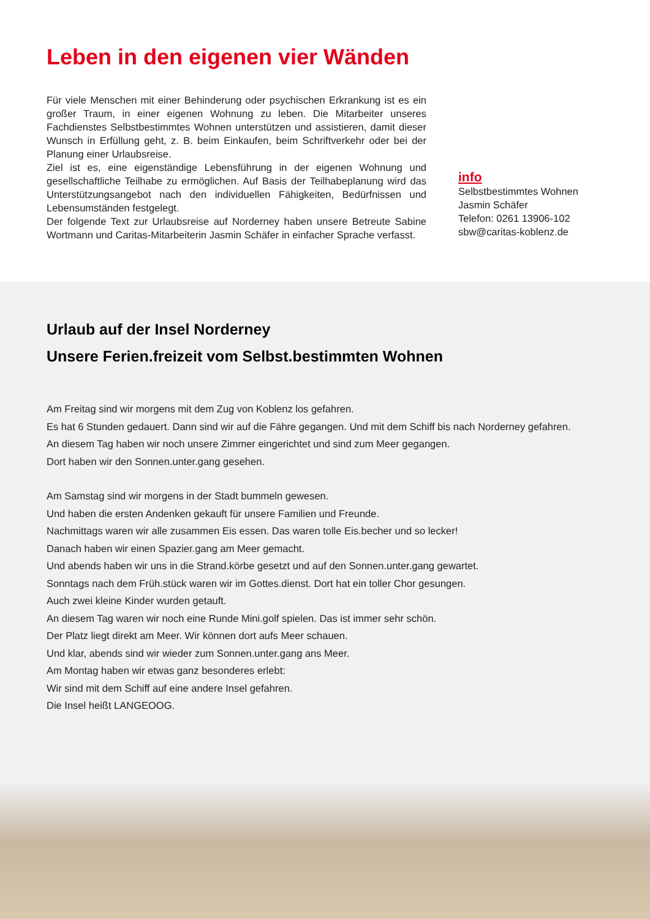Leben in den eigenen vier Wänden
Für viele Menschen mit einer Behinderung oder psychischen Erkrankung ist es ein großer Traum, in einer eigenen Wohnung zu leben. Die Mitarbeiter unseres Fachdienstes Selbstbestimmtes Wohnen unterstützen und assistieren, damit dieser Wunsch in Erfüllung geht, z. B. beim Einkaufen, beim Schriftverkehr oder bei der Planung einer Urlaubsreise.
Ziel ist es, eine eigenständige Lebensführung in der eigenen Wohnung und gesellschaftliche Teilhabe zu ermöglichen. Auf Basis der Teilhabeplanung wird das Unterstützungsangebot nach den individuellen Fähigkeiten, Bedürfnissen und Lebensumständen festgelegt.
Der folgende Text zur Urlaubsreise auf Norderney haben unsere Betreute Sabine Wortmann und Caritas-Mitarbeiterin Jasmin Schäfer in einfacher Sprache verfasst.
info
Selbstbestimmtes Wohnen
Jasmin Schäfer
Telefon: 0261 13906-102
sbw@caritas-koblenz.de
Urlaub auf der Insel Norderney
Unsere Ferien.freizeit vom Selbst.bestimmten Wohnen
Am Freitag sind wir morgens mit dem Zug von Koblenz los gefahren.
Es hat 6 Stunden gedauert. Dann sind wir auf die Fähre gegangen. Und mit dem Schiff bis nach Norderney gefahren.
An diesem Tag haben wir noch unsere Zimmer eingerichtet und sind zum Meer gegangen.
Dort haben wir den Sonnen.unter.gang gesehen.
Am Samstag sind wir morgens in der Stadt bummeln gewesen.
Und haben die ersten Andenken gekauft für unsere Familien und Freunde.
Nachmittags waren wir alle zusammen Eis essen. Das waren tolle Eis.becher und so lecker!
Danach haben wir einen Spazier.gang am Meer gemacht.
Und abends haben wir uns in die Strand.körbe gesetzt und auf den Sonnen.unter.gang gewartet.
Sonntags nach dem Früh.stück waren wir im Gottes.dienst. Dort hat ein toller Chor gesungen.
Auch zwei kleine Kinder wurden getauft.
An diesem Tag waren wir noch eine Runde Mini.golf spielen. Das ist immer sehr schön.
Der Platz liegt direkt am Meer. Wir können dort aufs Meer schauen.
Und klar, abends sind wir wieder zum Sonnen.unter.gang ans Meer.
Am Montag haben wir etwas ganz besonderes erlebt:
Wir sind mit dem Schiff auf eine andere Insel gefahren.
Die Insel heißt LANGEOOG.